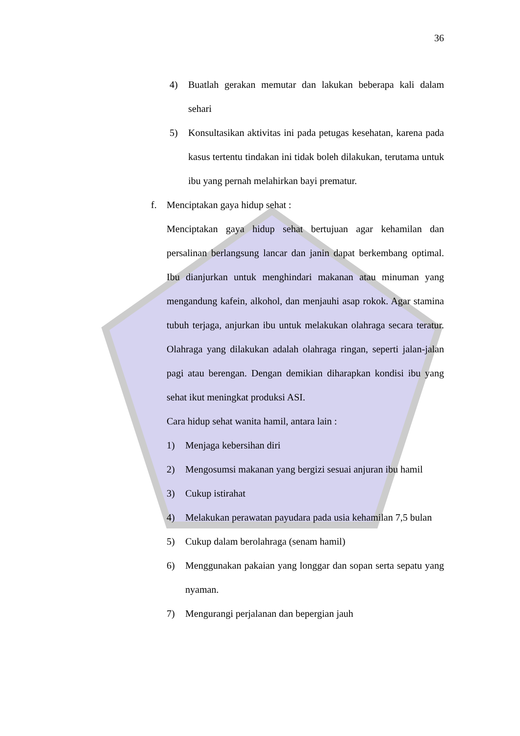36
4) Buatlah gerakan memutar dan lakukan beberapa kali dalam sehari
5) Konsultasikan aktivitas ini pada petugas kesehatan, karena pada kasus tertentu tindakan ini tidak boleh dilakukan, terutama untuk ibu yang pernah melahirkan bayi prematur.
f. Menciptakan gaya hidup sehat :
Menciptakan gaya hidup sehat bertujuan agar kehamilan dan persalinan berlangsung lancar dan janin dapat berkembang optimal. Ibu dianjurkan untuk menghindari makanan atau minuman yang mengandung kafein, alkohol, dan menjauhi asap rokok. Agar stamina tubuh terjaga, anjurkan ibu untuk melakukan olahraga secara teratur. Olahraga yang dilakukan adalah olahraga ringan, seperti jalan-jalan pagi atau berengan. Dengan demikian diharapkan kondisi ibu yang sehat ikut meningkat produksi ASI.
Cara hidup sehat wanita hamil, antara lain :
1) Menjaga kebersihan diri
2) Mengosumsi makanan yang bergizi sesuai anjuran ibu hamil
3) Cukup istirahat
4) Melakukan perawatan payudara pada usia kehamilan 7,5 bulan
5) Cukup dalam berolahraga (senam hamil)
6) Menggunakan pakaian yang longgar dan sopan serta sepatu yang nyaman.
7) Mengurangi perjalanan dan bepergian jauh